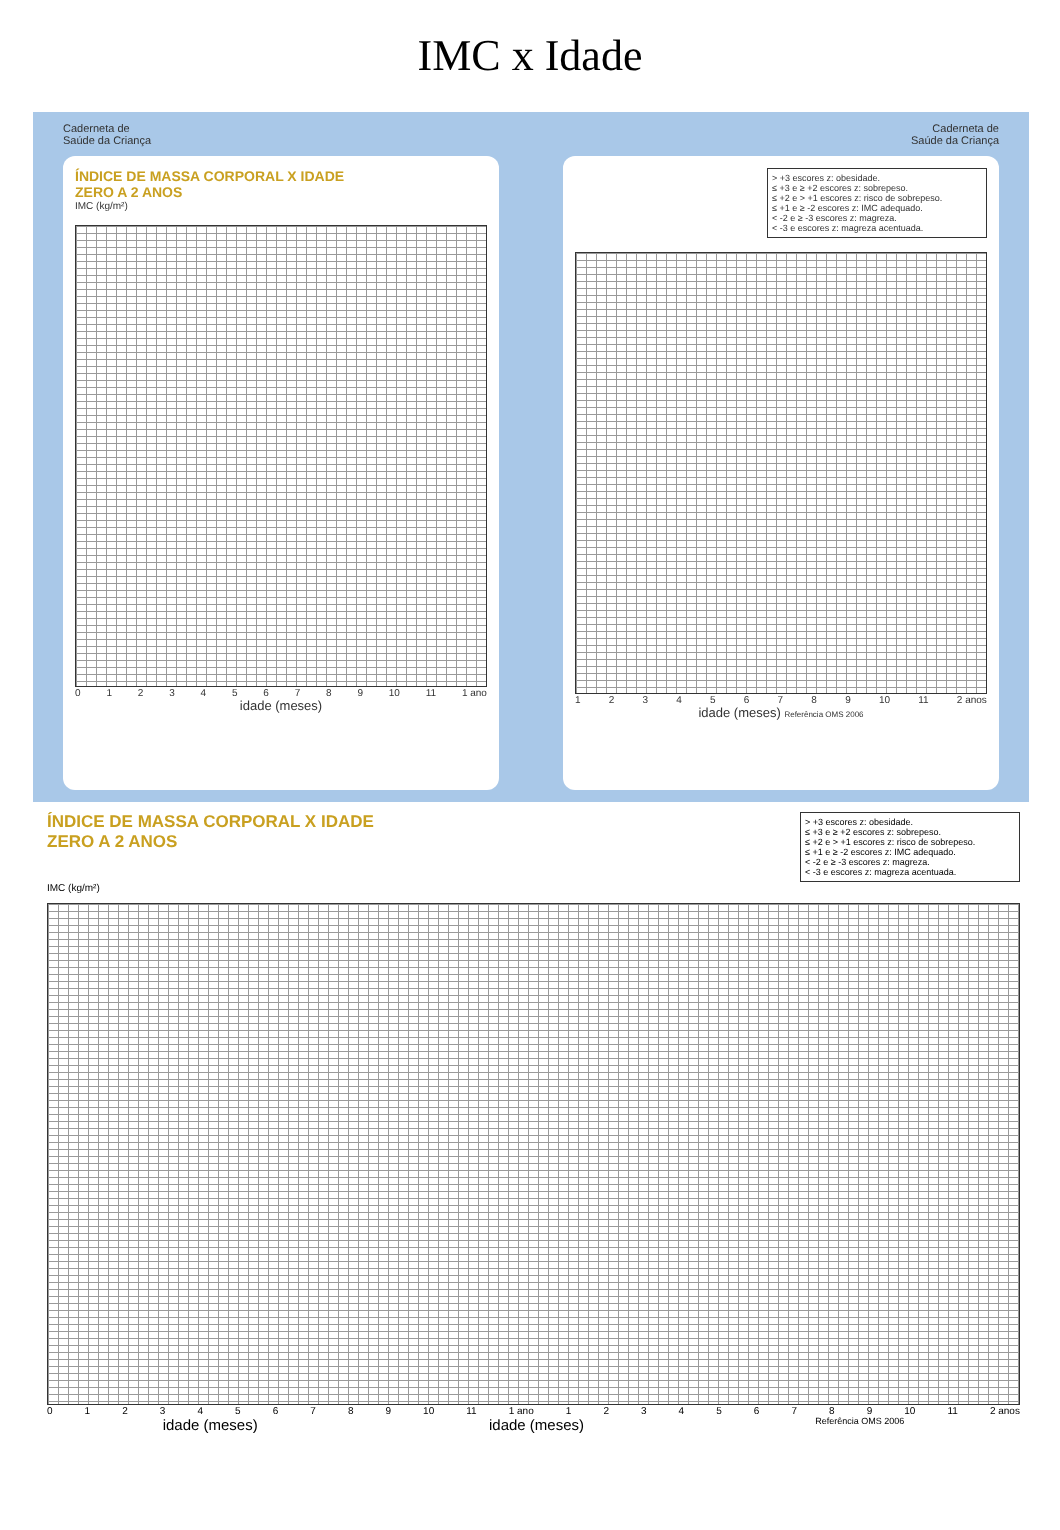IMC x Idade
Caderneta de
Saúde da Criança
ÍNDICE DE MASSA CORPORAL X IDADE
ZERO A 2 ANOS
IMC (kg/m²)
0123456789 10 11 1 ano
idade (meses)
Caderneta de
Saúde da Criança
> +3 escores z: obesidade.
≤ +3 e ≥ +2 escores z: sobrepeso.
≤ +2 e > +1 escores z: risco de sobrepeso.
≤ +1 e ≥ -2 escores z: IMC adequado.
< -2 e ≥ -3 escores z: magreza.
< -3 e escores z: magreza acentuada.
123456789 10 11 2 anos
idade (meses) Referência OMS 2006
> +3 escores z: obesidade.
≤ +3 e ≥ +2 escores z: sobrepeso.
≤ +2 e > +1 escores z: risco de sobrepeso.
≤ +1 e ≥ -2 escores z: IMC adequado.
< -2 e ≥ -3 escores z: magreza.
< -3 e escores z: magreza acentuada.
ÍNDICE DE MASSA CORPORAL X IDADE
ZERO A 2 ANOS
IMC (kg/m²)
0123456789 10 11 1 ano 123456789 10 11 2 anos
idade (meses) idade (meses) Referência OMS 2006